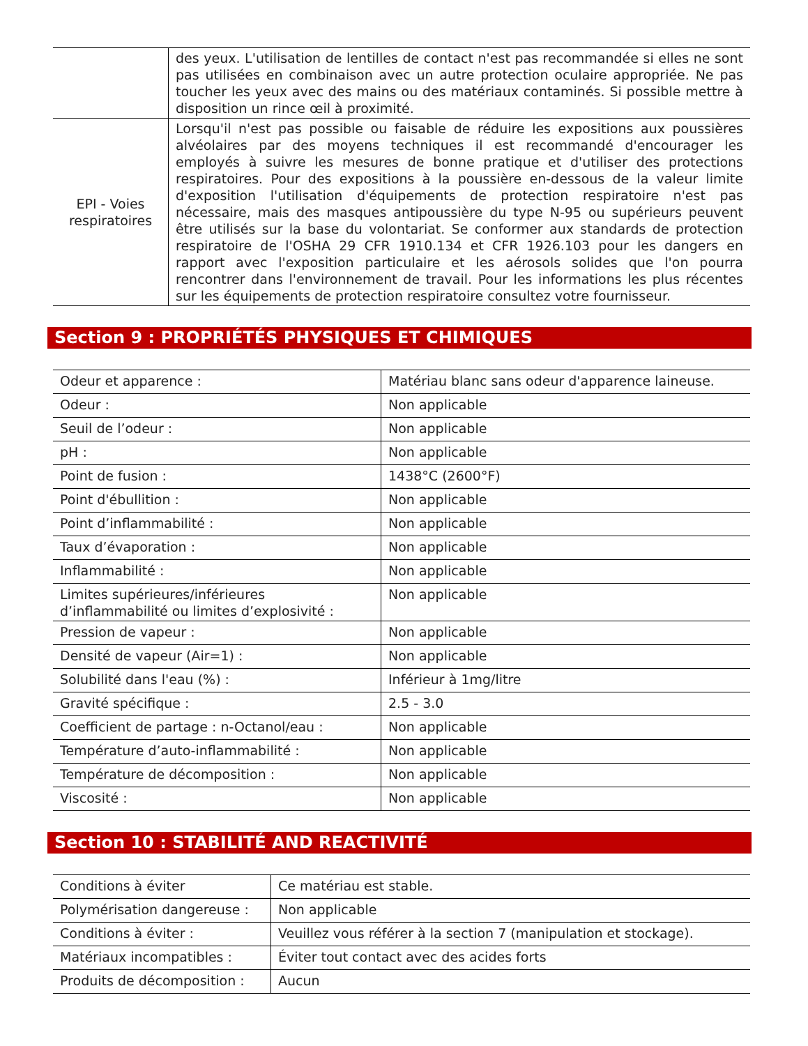| | des yeux. L'utilisation de lentilles de contact n'est pas recommandée si elles ne sont pas utilisées en combinaison avec un autre protection oculaire appropriée. Ne pas toucher les yeux avec des mains ou des matériaux contaminés. Si possible mettre à disposition un rince œil à proximité. |
| EPI - Voies respiratoires | Lorsqu'il n'est pas possible ou faisable de réduire les expositions aux poussières alvéolaires par des moyens techniques il est recommandé d'encourager les employés à suivre les mesures de bonne pratique et d'utiliser des protections respiratoires. Pour des expositions à la poussière en-dessous de la valeur limite d'exposition l'utilisation d'équipements de protection respiratoire n'est pas nécessaire, mais des masques antipoussière du type N-95 ou supérieurs peuvent être utilisés sur la base du volontariat. Se conformer aux standards de protection respiratoire de l'OSHA 29 CFR 1910.134 et CFR 1926.103 pour les dangers en rapport avec l'exposition particulaire et les aérosols solides que l'on pourra rencontrer dans l'environnement de travail. Pour les informations les plus récentes sur les équipements de protection respiratoire consultez votre fournisseur. |
Section 9 : PROPRIÉTÉS PHYSIQUES ET CHIMIQUES
| Odeur et apparence : | Matériau blanc sans odeur d'apparence laineuse. |
| Odeur : | Non applicable |
| Seuil de l’odeur : | Non applicable |
| pH : | Non applicable |
| Point de fusion : | 1438°C (2600°F) |
| Point d'ébullition : | Non applicable |
| Point d’inflammabilité : | Non applicable |
| Taux d’évaporation : | Non applicable |
| Inflammabilité : | Non applicable |
| Limites supérieures/inférieures d’inflammabilité ou limites d’explosivité : | Non applicable |
| Pression de vapeur : | Non applicable |
| Densité de vapeur (Air=1) : | Non applicable |
| Solubilité dans l'eau (%) : | Inférieur à 1mg/litre |
| Gravité spécifique : | 2.5 - 3.0 |
| Coefficient de partage : n-Octanol/eau : | Non applicable |
| Température d’auto-inflammabilité : | Non applicable |
| Température de décomposition : | Non applicable |
| Viscosité : | Non applicable |
Section 10 : STABILITÉ AND REACTIVITÉ
| Conditions à éviter | Ce matériau est stable. |
| Polymérisation dangereuse : | Non applicable |
| Conditions à éviter : | Veuillez vous référer à la section 7 (manipulation et stockage). |
| Matériaux incompatibles : | Éviter tout contact avec des acides forts |
| Produits de décomposition : | Aucun |